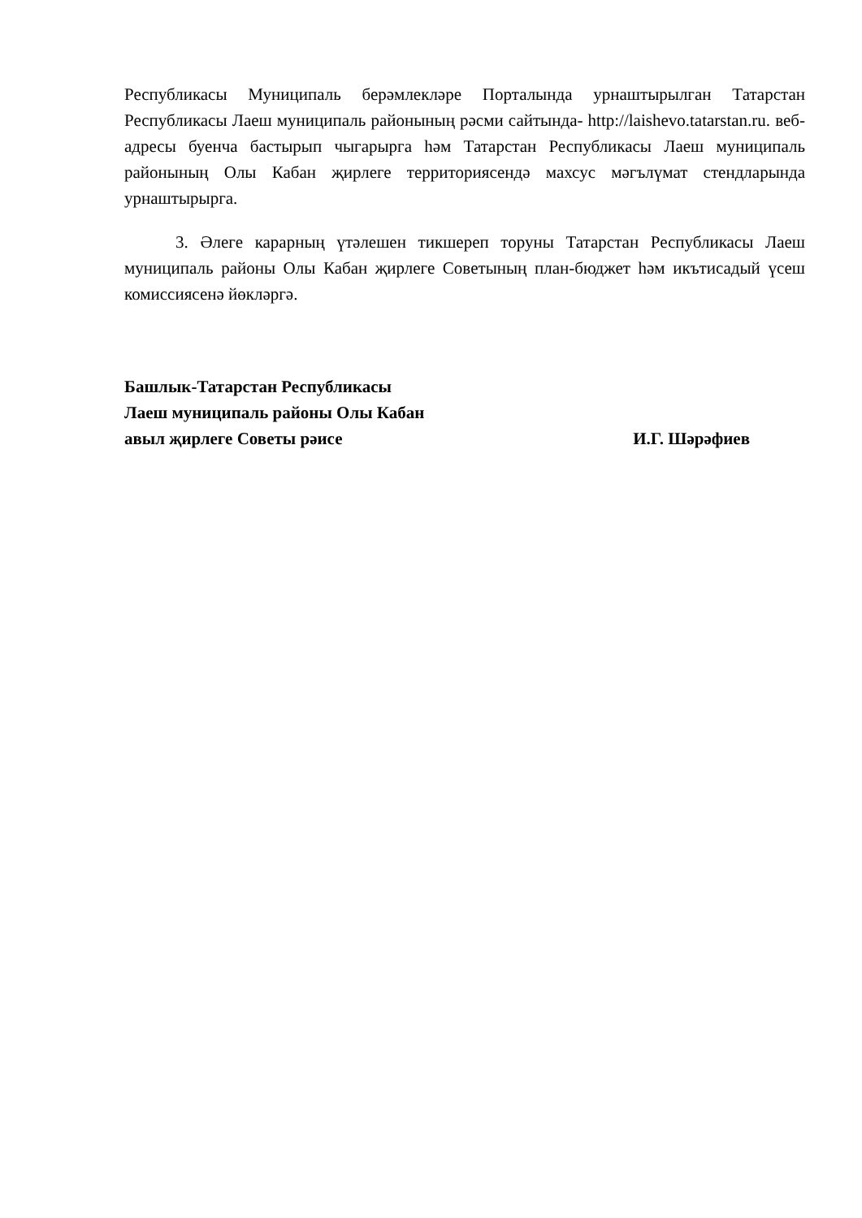Республикасы Муниципаль берәмлекләре Порталында урнаштырылган Татарстан Республикасы Лаеш муниципаль районының рәсми сайтында- http://laishevo.tatarstan.ru. веб-адресы буенча бастырып чыгарырга һәм Татарстан Республикасы Лаеш муниципаль районының Олы Кабан җирлеге территориясендә махсус мәгълүмат стендларында урнаштырырга.
3. Әлеге карарның үтәлешен тикшереп торуны Татарстан Республикасы Лаеш муниципаль районы Олы Кабан җирлеге Советының план-бюджет һәм икътисадый үсеш комиссиясенә йөкләргә.
Башлык-Татарстан Республикасы
Лаеш муниципаль районы Олы Кабан
авыл җирлеге Советы рәисе И.Г. Шәрәфиев